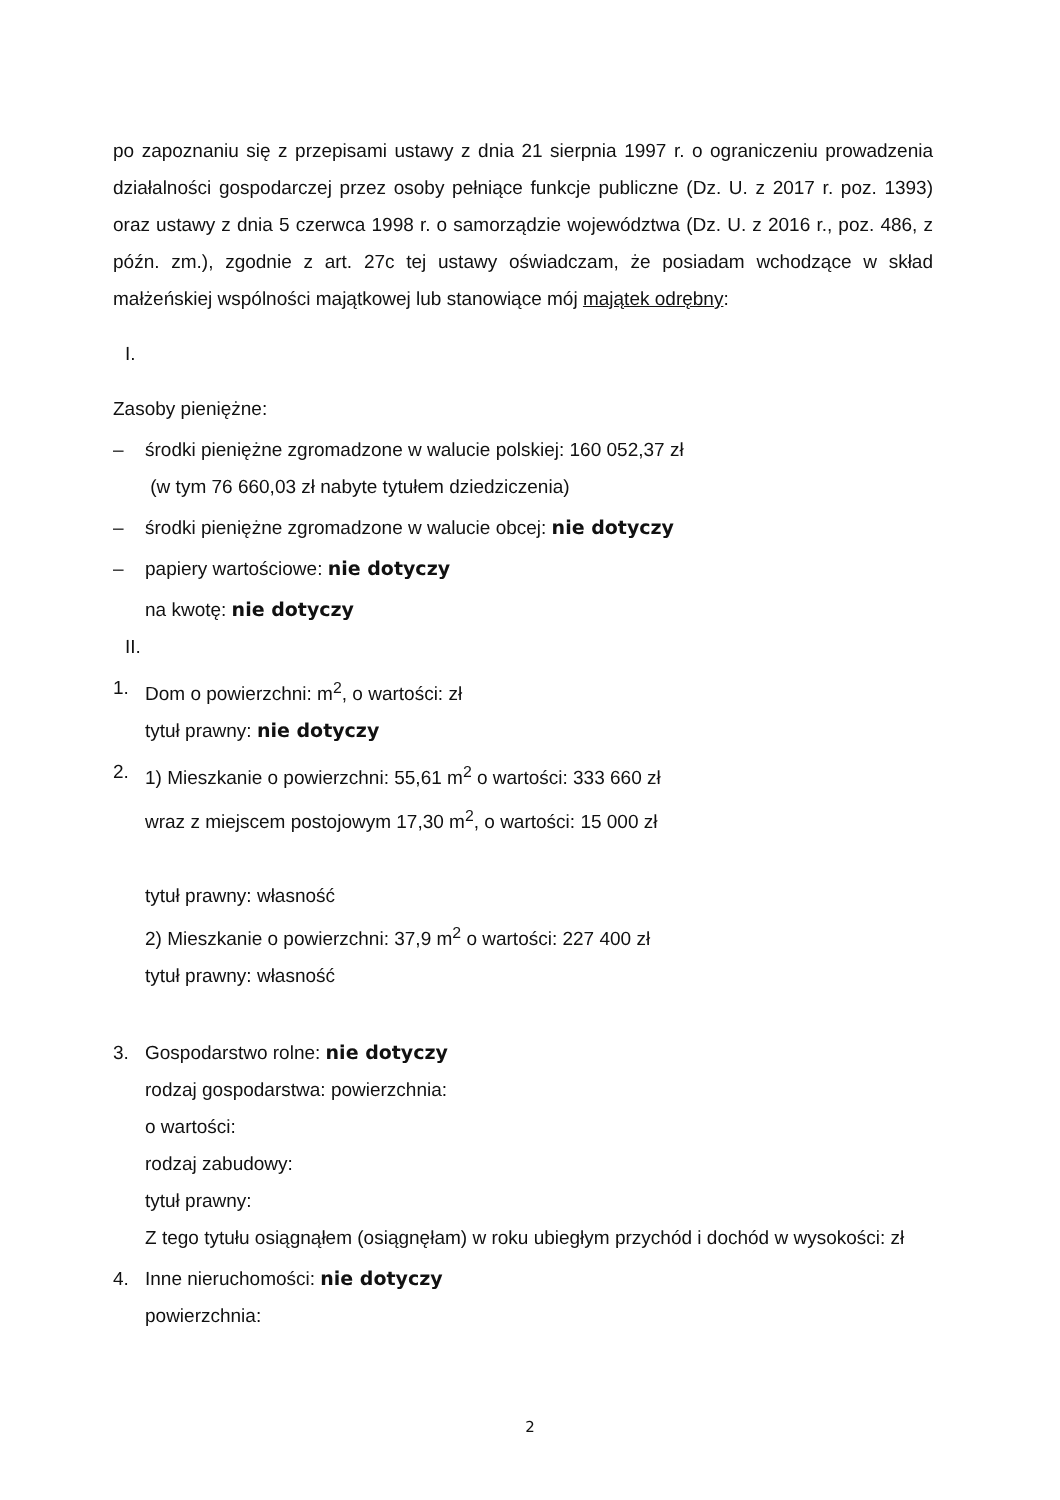po zapoznaniu się z przepisami ustawy z dnia 21 sierpnia 1997 r. o ograniczeniu prowadzenia działalności gospodarczej przez osoby pełniące funkcje publiczne (Dz. U. z 2017 r. poz. 1393) oraz ustawy z dnia 5 czerwca 1998 r. o samorządzie województwa (Dz. U. z 2016 r., poz. 486, z późn. zm.), zgodnie z art. 27c tej ustawy oświadczam, że posiadam wchodzące w skład małżeńskiej wspólności majątkowej lub stanowiące mój majątek odrębny:
I.
Zasoby pieniężne:
– środki pieniężne zgromadzone w walucie polskiej: 160 052,37 zł
(w tym 76 660,03 zł nabyte tytułem dziedziczenia)
– środki pieniężne zgromadzone w walucie obcej: nie dotyczy
– papiery wartościowe: nie dotyczy
na kwotę: nie dotyczy
II.
1. Dom o powierzchni: m<sup>2</sup>, o wartości: zł
tytuł prawny: nie dotyczy
2. 1) Mieszkanie o powierzchni: 55,61 m<sup>2</sup> o wartości: 333 660 zł
wraz z miejscem postojowym 17,30 m<sup>2</sup>, o wartości: 15 000 zł
tytuł prawny: własność
2) Mieszkanie o powierzchni: 37,9 m<sup>2</sup> o wartości: 227 400 zł
tytuł prawny: własność
3. Gospodarstwo rolne: nie dotyczy
rodzaj gospodarstwa: powierzchnia:
o wartości:
rodzaj zabudowy:
tytuł prawny:
Z tego tytułu osiągnąłem (osiągnęłam) w roku ubiegłym przychód i dochód w wysokości: zł
4. Inne nieruchomości: nie dotyczy
powierzchnia:
2